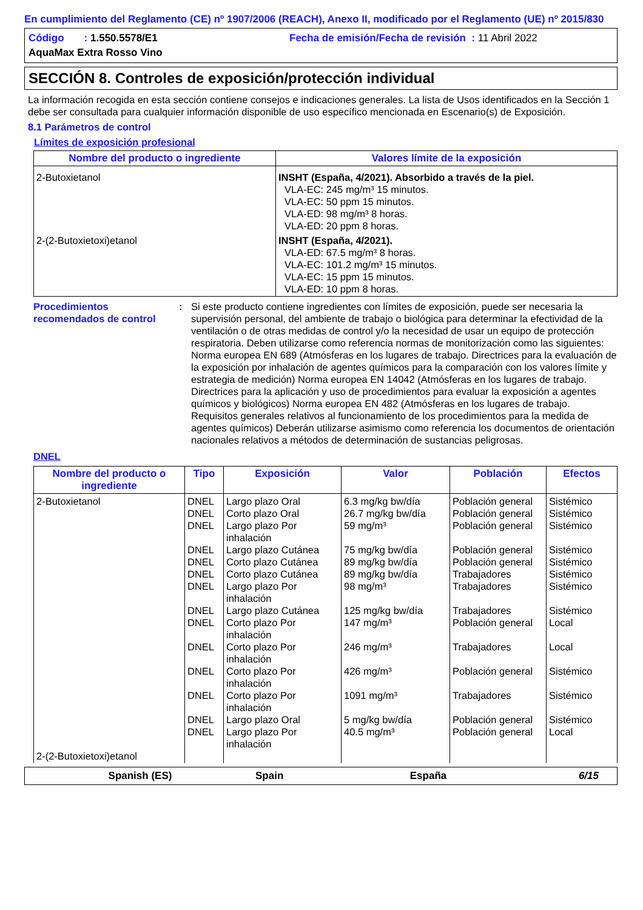En cumplimiento del Reglamento (CE) nº 1907/2006 (REACH), Anexo II, modificado por el Reglamento (UE) nº 2015/830
Código : 1.550.5578/E1 Fecha de emisión/Fecha de revisión : 11 Abril 2022
AquaMax Extra Rosso Vino
SECCIÓN 8. Controles de exposición/protección individual
La información recogida en esta sección contiene consejos e indicaciones generales. La lista de Usos identificados en la Sección 1 debe ser consultada para cualquier información disponible de uso específico mencionada en Escenario(s) de Exposición.
8.1 Parámetros de control
Límites de exposición profesional
| Nombre del producto o ingrediente | Valores límite de la exposición |
| --- | --- |
| 2-Butoxietanol | INSHT (España, 4/2021). Absorbido a través de la piel. VLA-EC: 245 mg/m³ 15 minutos. VLA-EC: 50 ppm 15 minutos. VLA-ED: 98 mg/m³ 8 horas. VLA-ED: 20 ppm 8 horas. |
| 2-(2-Butoxietoxi)etanol | INSHT (España, 4/2021). VLA-ED: 67.5 mg/m³ 8 horas. VLA-EC: 101.2 mg/m³ 15 minutos. VLA-EC: 15 ppm 15 minutos. VLA-ED: 10 ppm 8 horas. |
Procedimientos recomendados de control
: Si este producto contiene ingredientes con límites de exposición, puede ser necesaria la supervisión personal, del ambiente de trabajo o biológica para determinar la efectividad de la ventilación o de otras medidas de control y/o la necesidad de usar un equipo de protección respiratoria. Deben utilizarse como referencia normas de monitorización como las siguientes: Norma europea EN 689 (Atmósferas en los lugares de trabajo. Directrices para la evaluación de la exposición por inhalación de agentes químicos para la comparación con los valores límite y estrategia de medición) Norma europea EN 14042 (Atmósferas en los lugares de trabajo. Directrices para la aplicación y uso de procedimientos para evaluar la exposición a agentes químicos y biológicos) Norma europea EN 482 (Atmósferas en los lugares de trabajo. Requisitos generales relativos al funcionamiento de los procedimientos para la medida de agentes químicos) Deberán utilizarse asimismo como referencia los documentos de orientación nacionales relativos a métodos de determinación de sustancias peligrosas.
DNEL
| Nombre del producto o ingrediente | Tipo | Exposición | Valor | Población | Efectos |
| --- | --- | --- | --- | --- | --- |
| 2-Butoxietanol 2-(2-Butoxietoxi)etanol | DNEL DNEL DNEL DNEL DNEL DNEL DNEL DNEL DNEL DNEL DNEL DNEL DNEL DNEL | Largo plazo Oral Corto plazo Oral Largo plazo Por inhalación Largo plazo Cutánea Corto plazo Cutánea Corto plazo Cutánea Largo plazo Por inhalación Largo plazo Cutánea Corto plazo Por inhalación Corto plazo Por inhalación Corto plazo Por inhalación Corto plazo Por inhalación Largo plazo Oral Largo plazo Por inhalación | 6.3 mg/kg bw/día 26.7 mg/kg bw/día 59 mg/m³ 75 mg/kg bw/día 89 mg/kg bw/día 89 mg/kg bw/día 98 mg/m³ 125 mg/kg bw/día 147 mg/m³ 246 mg/m³ 426 mg/m³ 1091 mg/m³ 5 mg/kg bw/día 40.5 mg/m³ | Población general Población general Población general Población general Población general Trabajadores Trabajadores Trabajadores Población general Trabajadores Población general Trabajadores Población general Población general | Sistémico Sistémico Sistémico Sistémico Sistémico Sistémico Sistémico Sistémico Local Local Sistémico Sistémico Sistémico Local |
Spanish (ES) Spain España 6/15